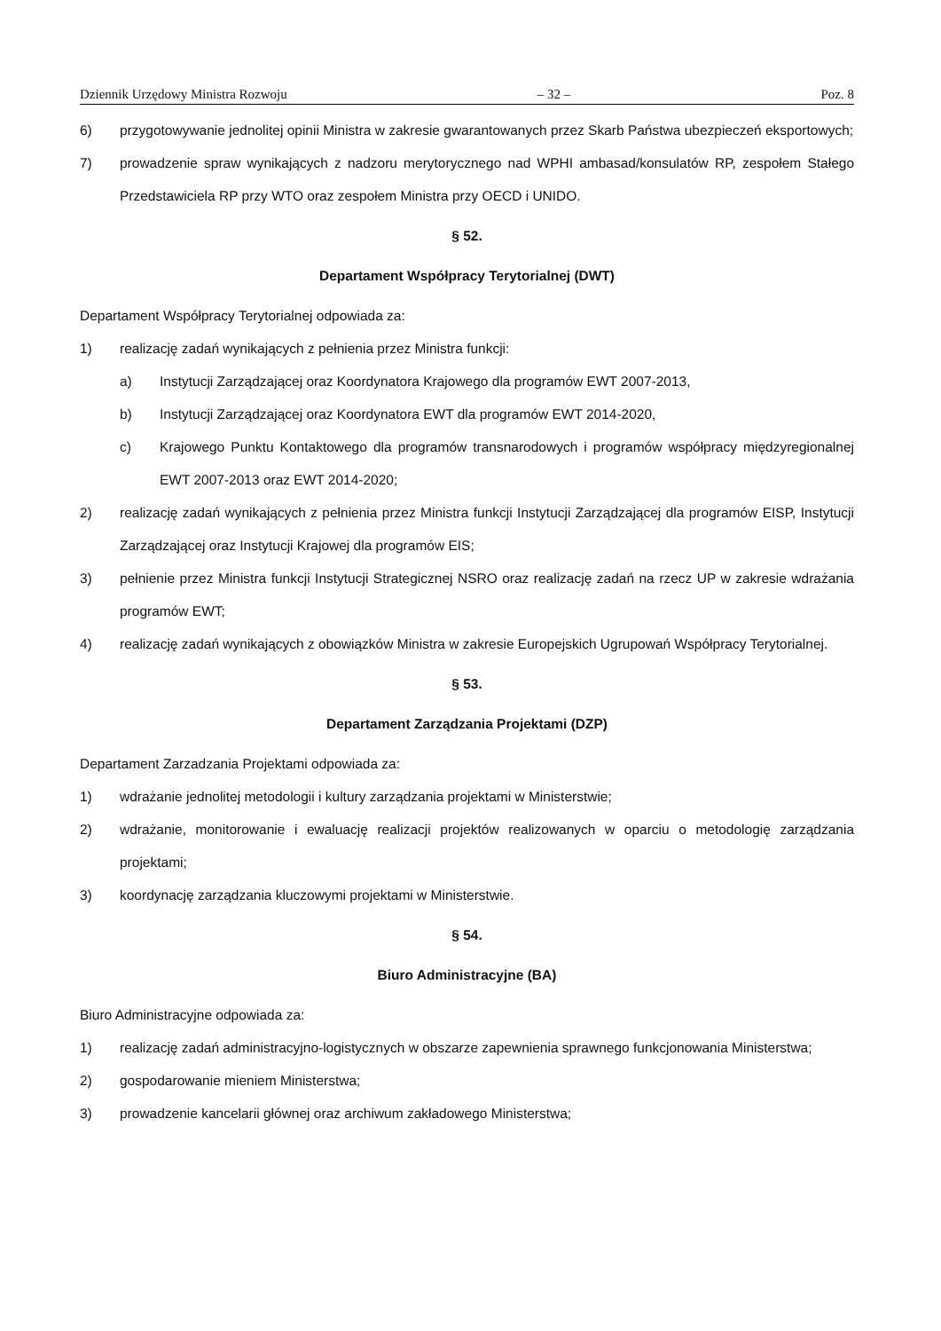Dziennik Urzędowy Ministra Rozwoju – 32 – Poz. 8
6) przygotowywanie jednolitej opinii Ministra w zakresie gwarantowanych przez Skarb Państwa ubezpieczeń eksportowych;
7) prowadzenie spraw wynikających z nadzoru merytorycznego nad WPHI ambasad/konsulatów RP, zespołem Stałego Przedstawiciela RP przy WTO oraz zespołem Ministra przy OECD i UNIDO.
§ 52.
Departament Współpracy Terytorialnej (DWT)
Departament Współpracy Terytorialnej odpowiada za:
1) realizację zadań wynikających z pełnienia przez Ministra funkcji:
a) Instytucji Zarządzającej oraz Koordynatora Krajowego dla programów EWT 2007-2013,
b) Instytucji Zarządzającej oraz Koordynatora EWT dla programów EWT 2014-2020,
c) Krajowego Punktu Kontaktowego dla programów transnarodowych i programów współpracy międzyregionalnej EWT 2007-2013 oraz EWT 2014-2020;
2) realizację zadań wynikających z pełnienia przez Ministra funkcji Instytucji Zarządzającej dla programów EISP, Instytucji Zarządzającej oraz Instytucji Krajowej dla programów EIS;
3) pełnienie przez Ministra funkcji Instytucji Strategicznej NSRO oraz realizację zadań na rzecz UP w zakresie wdrażania programów EWT;
4) realizację zadań wynikających z obowiązków Ministra w zakresie Europejskich Ugrupowań Współpracy Terytorialnej.
§ 53.
Departament Zarządzania Projektami (DZP)
Departament Zarzadzania Projektami odpowiada za:
1) wdrażanie jednolitej metodologii i kultury zarządzania projektami w Ministerstwie;
2) wdrażanie, monitorowanie i ewaluację realizacji projektów realizowanych w oparciu o metodologię zarządzania projektami;
3) koordynację zarządzania kluczowymi projektami w Ministerstwie.
§ 54.
Biuro Administracyjne (BA)
Biuro Administracyjne odpowiada za:
1) realizację zadań administracyjno-logistycznych w obszarze zapewnienia sprawnego funkcjonowania Ministerstwa;
2) gospodarowanie mieniem Ministerstwa;
3) prowadzenie kancelarii głównej oraz archiwum zakładowego Ministerstwa;